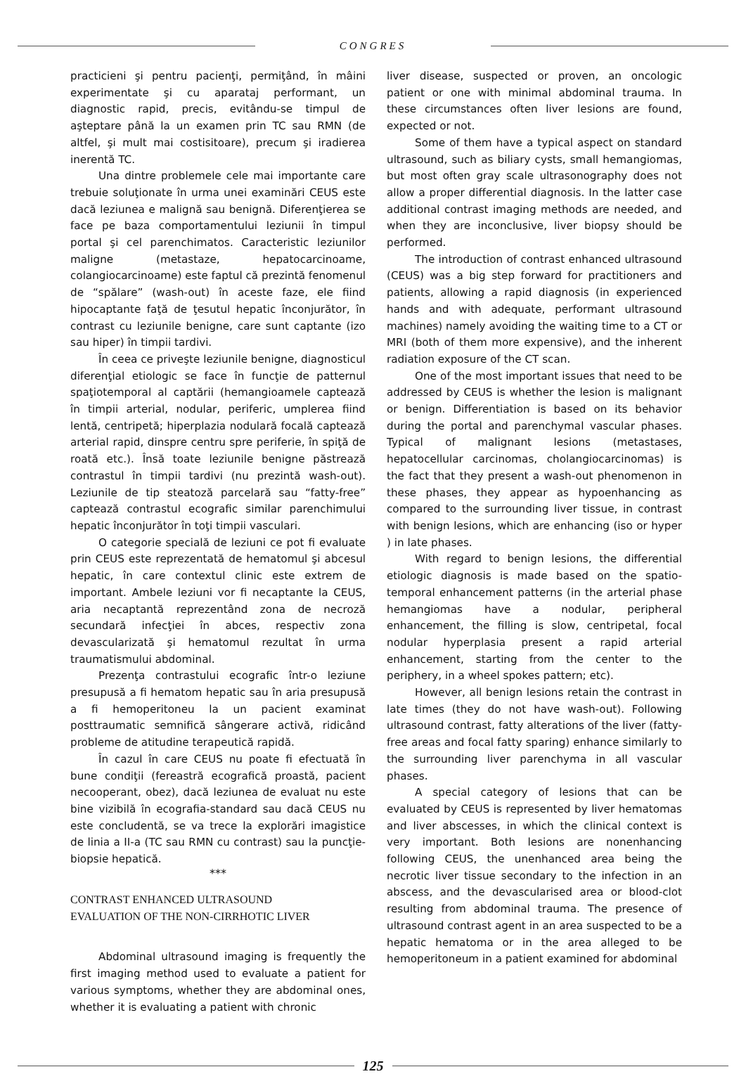CONGRES
practicieni şi pentru pacienţi, permiţând, în mâini experimentate şi cu aparataj performant, un diagnostic rapid, precis, evitându-se timpul de aşteptare până la un examen prin TC sau RMN (de altfel, şi mult mai costisitoare), precum şi iradierea inerentă TC.
Una dintre problemele cele mai importante care trebuie soluţionate în urma unei examinări CEUS este dacă leziunea e malignă sau benignă. Diferenţierea se face pe baza comportamentului leziunii în timpul portal şi cel parenchimatos. Caracteristic leziunilor maligne (metastaze, hepatocarcinoame, colangiocarcinoame) este faptul că prezintă fenomenul de “spălare” (wash-out) în aceste faze, ele fiind hipocaptante faţă de ţesutul hepatic înconjurător, în contrast cu leziunile benigne, care sunt captante (izo sau hiper) în timpii tardivi.
În ceea ce priveşte leziunile benigne, diagnosticul diferenţial etiologic se face în funcţie de patternul spaţiotemporal al captării (hemangioamele captează în timpii arterial, nodular, periferic, umplerea fiind lentă, centripetă; hiperplazia nodulară focală captează arterial rapid, dinspre centru spre periferie, în spiţă de roată etc.). Însă toate leziunile benigne păstrează contrastul în timpii tardivi (nu prezintă wash-out). Leziunile de tip steatoză parcelară sau “fatty-free” captează contrastul ecografic similar parenchimului hepatic înconjurător în toţi timpii vasculari.
O categorie specială de leziuni ce pot fi evaluate prin CEUS este reprezentată de hematomul şi abcesul hepatic, în care contextul clinic este extrem de important. Ambele leziuni vor fi necaptante la CEUS, aria necaptantă reprezentând zona de necroză secundară infecţiei în abces, respectiv zona devascularizată şi hematomul rezultat în urma traumatismului abdominal.
Prezenţa contrastului ecografic într-o leziune presupusă a fi hematom hepatic sau în aria presupusă a fi hemoperitoneu la un pacient examinat posttraumatic semnifică sângerare activă, ridicând probleme de atitudine terapeutică rapidă.
În cazul în care CEUS nu poate fi efectuată în bune condiţii (fereastră ecografică proastă, pacient necooperant, obez), dacă leziunea de evaluat nu este bine vizibilă în ecografia-standard sau dacă CEUS nu este concludentă, se va trece la explorări imagistice de linia a II-a (TC sau RMN cu contrast) sau la puncţie-biopsie hepatică.
***
CONTRAST ENHANCED ULTRASOUND
EVALUATION OF THE NON-CIRRHOTIC LIVER
Abdominal ultrasound imaging is frequently the first imaging method used to evaluate a patient for various symptoms, whether they are abdominal ones, whether it is evaluating a patient with chronic
liver disease, suspected or proven, an oncologic patient or one with minimal abdominal trauma. In these circumstances often liver lesions are found, expected or not.
Some of them have a typical aspect on standard ultrasound, such as biliary cysts, small hemangiomas, but most often gray scale ultrasonography does not allow a proper differential diagnosis. In the latter case additional contrast imaging methods are needed, and when they are inconclusive, liver biopsy should be performed.
The introduction of contrast enhanced ultrasound (CEUS) was a big step forward for practitioners and patients, allowing a rapid diagnosis (in experienced hands and with adequate, performant ultrasound machines) namely avoiding the waiting time to a CT or MRI (both of them more expensive), and the inherent radiation exposure of the CT scan.
One of the most important issues that need to be addressed by CEUS is whether the lesion is malignant or benign. Differentiation is based on its behavior during the portal and parenchymal vascular phases. Typical of malignant lesions (metastases, hepatocellular carcinomas, cholangiocarcinomas) is the fact that they present a wash-out phenomenon in these phases, they appear as hypoenhancing as compared to the surrounding liver tissue, in contrast with benign lesions, which are enhancing (iso or hyper ) in late phases.
With regard to benign lesions, the differential etiologic diagnosis is made based on the spatio-temporal enhancement patterns (in the arterial phase hemangiomas have a nodular, peripheral enhancement, the filling is slow, centripetal, focal nodular hyperplasia present a rapid arterial enhancement, starting from the center to the periphery, in a wheel spokes pattern; etc).
However, all benign lesions retain the contrast in late times (they do not have wash-out). Following ultrasound contrast, fatty alterations of the liver (fatty-free areas and focal fatty sparing) enhance similarly to the surrounding liver parenchyma in all vascular phases.
A special category of lesions that can be evaluated by CEUS is represented by liver hematomas and liver abscesses, in which the clinical context is very important. Both lesions are nonenhancing following CEUS, the unenhanced area being the necrotic liver tissue secondary to the infection in an abscess, and the devascularised area or blood-clot resulting from abdominal trauma. The presence of ultrasound contrast agent in an area suspected to be a hepatic hematoma or in the area alleged to be hemoperitoneum in a patient examined for abdominal
125